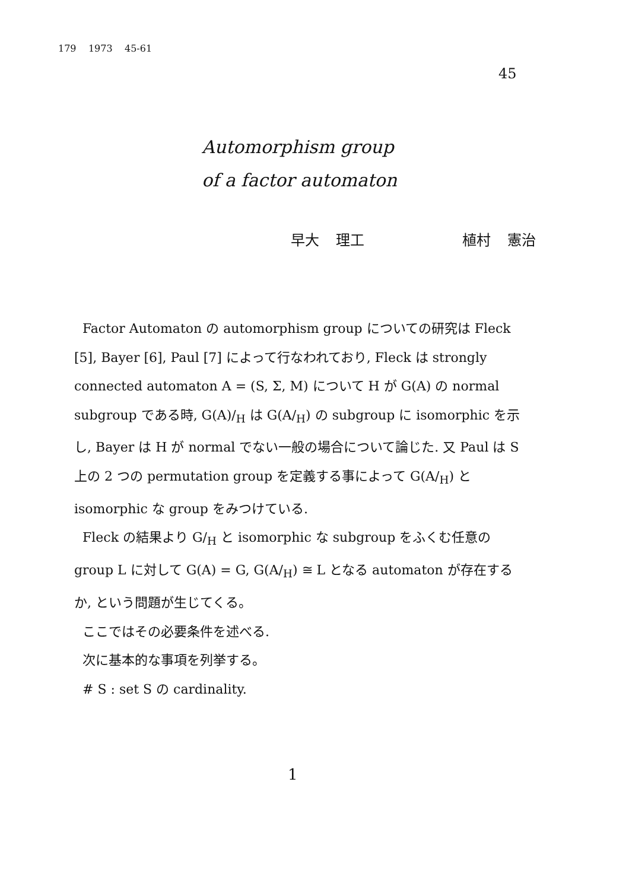179 1973 45-61
45
Automorphism group
of a factor automaton
早大 理工 植村 憲治
Factor Automaton の automorphism group についての研究は Fleck [5], Bayer [6], Paul [7] によって行なわれており, Fleck は strongly connected automaton A = (S, Σ, M) について H が G(A) の normal subgroup である時, G(A)/<sub>H</sub> は G(A/<sub>H</sub>) の subgroup に isomorphic を示し, Bayer は H が normal でない一般の場合について論じた. 又 Paul は S 上の 2 つの permutation group を定義する事によって G(A/<sub>H</sub>) と isomorphic な group をみつけている.
Fleck の結果より G/<sub>H</sub> と isomorphic な subgroup をふくむ任意の group L に対して G(A) = G, G(A/<sub>H</sub>) ≅ L となる automaton が存在するか, という問題が生じてくる。
ここではその必要条件を述べる.
次に基本的な事項を列挙する。
# S : set S の cardinality.
1